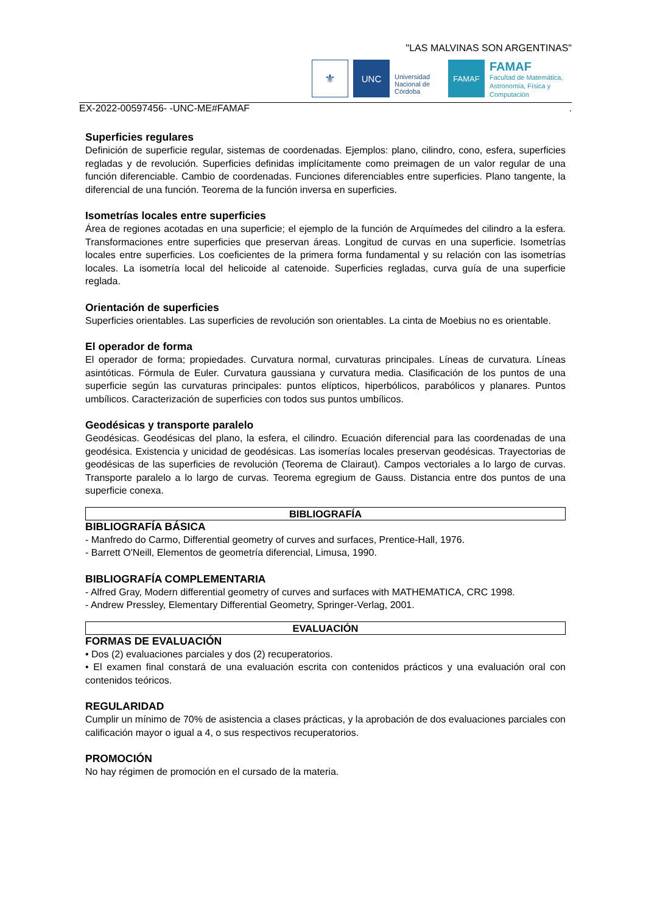"LAS MALVINAS SON ARGENTINAS"
⚜
UNC
Universidad Nacional de Córdoba
FAMAF
FAMAF
Facultad de Matemática, Astronomía, Física y Computación
EX-2022-00597456- -UNC-ME#FAMAF.
Superficies regulares
Definición de superficie regular, sistemas de coordenadas. Ejemplos: plano, cilindro, cono, esfera, superficies regladas y de revolución. Superficies definidas implícitamente como preimagen de un valor regular de una función diferenciable. Cambio de coordenadas. Funciones diferenciables entre superficies. Plano tangente, la diferencial de una función. Teorema de la función inversa en superficies.
Isometrías locales entre superficies
Área de regiones acotadas en una superficie; el ejemplo de la función de Arquímedes del cilindro a la esfera. Transformaciones entre superficies que preservan áreas. Longitud de curvas en una superficie. Isometrías locales entre superficies. Los coeficientes de la primera forma fundamental y su relación con las isometrías locales. La isometría local del helicoide al catenoide. Superficies regladas, curva guía de una superficie reglada.
Orientación de superficies
Superficies orientables. Las superficies de revolución son orientables. La cinta de Moebius no es orientable.
El operador de forma
El operador de forma; propiedades. Curvatura normal, curvaturas principales. Líneas de curvatura. Líneas asintóticas. Fórmula de Euler. Curvatura gaussiana y curvatura media. Clasificación de los puntos de una superficie según las curvaturas principales: puntos elípticos, hiperbólicos, parabólicos y planares. Puntos umbílicos. Caracterización de superficies con todos sus puntos umbílicos.
Geodésicas y transporte paralelo
Geodésicas. Geodésicas del plano, la esfera, el cilindro. Ecuación diferencial para las coordenadas de una geodésica. Existencia y unicidad de geodésicas. Las isomerías locales preservan geodésicas. Trayectorias de geodésicas de las superficies de revolución (Teorema de Clairaut). Campos vectoriales a lo largo de curvas. Transporte paralelo a lo largo de curvas. Teorema egregium de Gauss. Distancia entre dos puntos de una superficie conexa.
BIBLIOGRAFÍA
BIBLIOGRAFÍA BÁSICA
- Manfredo do Carmo, Differential geometry of curves and surfaces, Prentice-Hall, 1976.
- Barrett O'Neill, Elementos de geometría diferencial, Limusa, 1990.
BIBLIOGRAFÍA COMPLEMENTARIA
- Alfred Gray, Modern differential geometry of curves and surfaces with MATHEMATICA, CRC 1998.
- Andrew Pressley, Elementary Differential Geometry, Springer-Verlag, 2001.
EVALUACIÓN
FORMAS DE EVALUACIÓN
• Dos (2) evaluaciones parciales y dos (2) recuperatorios.
• El examen final constará de una evaluación escrita con contenidos prácticos y una evaluación oral con contenidos teóricos.
REGULARIDAD
Cumplir un mínimo de 70% de asistencia a clases prácticas, y la aprobación de dos evaluaciones parciales con calificación mayor o igual a 4, o sus respectivos recuperatorios.
PROMOCIÓN
No hay régimen de promoción en el cursado de la materia.